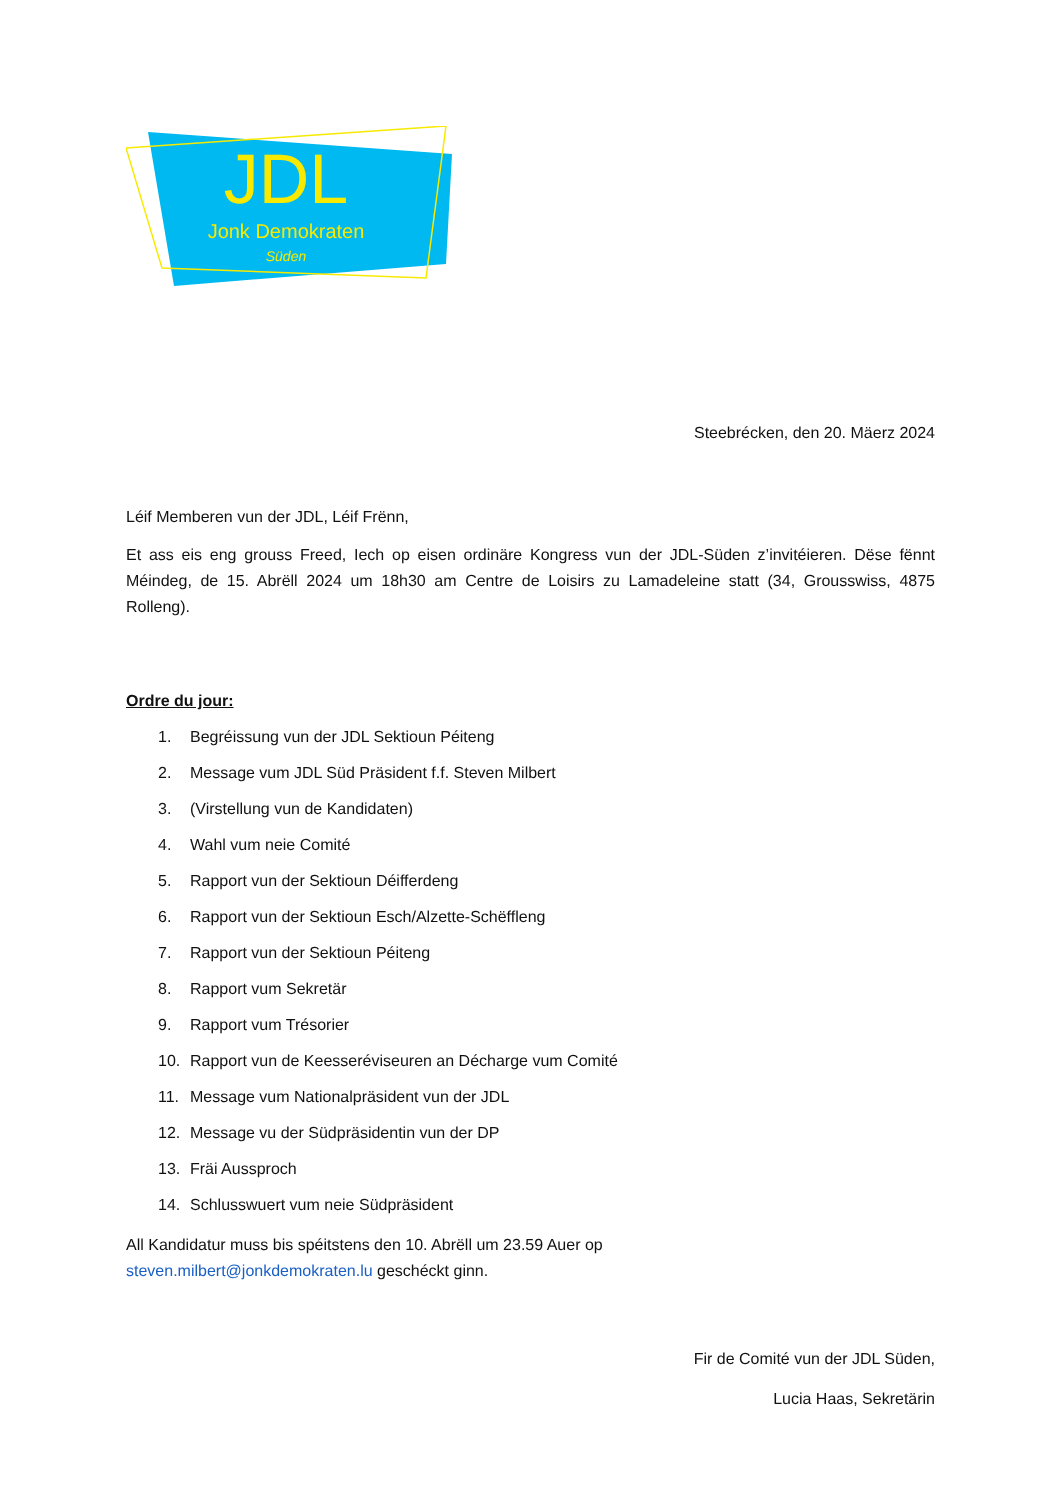JDL
Jonk Demokraten
Süden
Steebrécken, den 20. Mäerz 2024
Léif Memberen vun der JDL, Léif Frënn,
Et ass eis eng grouss Freed, Iech op eisen ordinäre Kongress vun der JDL-Süden z’invitéieren. Dëse fënnt Méindeg, de 15. Abrëll 2024 um 18h30 am Centre de Loisirs zu Lamadeleine statt (34, Grousswiss, 4875 Rolleng).
Ordre du jour:
1. Begréissung vun der JDL Sektioun Péiteng
2. Message vum JDL Süd Präsident f.f. Steven Milbert
3. (Virstellung vun de Kandidaten)
4. Wahl vum neie Comité
5. Rapport vun der Sektioun Déifferdeng
6. Rapport vun der Sektioun Esch/Alzette-Schëffleng
7. Rapport vun der Sektioun Péiteng
8. Rapport vum Sekretär
9. Rapport vum Trésorier
10. Rapport vun de Keesseréviseuren an Décharge vum Comité
11. Message vum Nationalpräsident vun der JDL
12. Message vu der Südpräsidentin vun der DP
13. Fräi Aussproch
14. Schlusswuert vum neie Südpräsident
All Kandidatur muss bis spéitstens den 10. Abrëll um 23.59 Auer op
steven.milbert@jonkdemokraten.lu geschéckt ginn.
Fir de Comité vun der JDL Süden,
Lucia Haas, Sekretärin